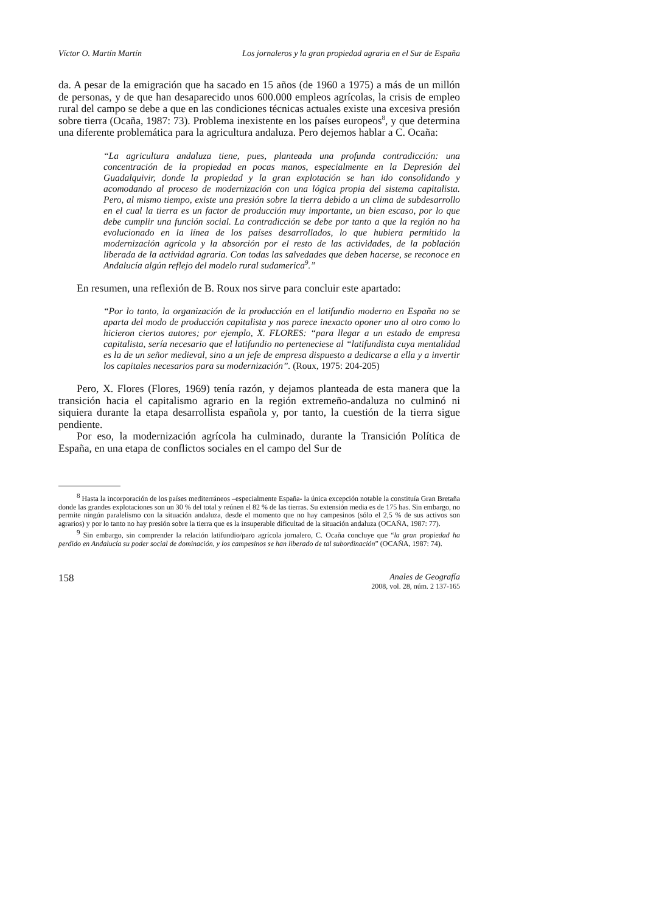Víctor O. Martín Martín Los jornaleros y la gran propiedad agraria en el Sur de España
da. A pesar de la emigración que ha sacado en 15 años (de 1960 a 1975) a más de un millón de personas, y de que han desaparecido unos 600.000 empleos agrícolas, la crisis de empleo rural del campo se debe a que en las condiciones técnicas actuales existe una excesiva presión sobre tierra (Ocaña, 1987: 73). Problema inexistente en los países europeos<sup>8</sup>, y que determina una diferente problemática para la agricultura andaluza. Pero dejemos hablar a C. Ocaña:
“La agricultura andaluza tiene, pues, planteada una profunda contradicción: una concentración de la propiedad en pocas manos, especialmente en la Depresión del Guadalquivir, donde la propiedad y la gran explotación se han ido consolidando y acomodando al proceso de modernización con una lógica propia del sistema capitalista. Pero, al mismo tiempo, existe una presión sobre la tierra debido a un clima de subdesarrollo en el cual la tierra es un factor de producción muy importante, un bien escaso, por lo que debe cumplir una función social. La contradicción se debe por tanto a que la región no ha evolucionado en la línea de los países desarrollados, lo que hubiera permitido la modernización agrícola y la absorción por el resto de las actividades, de la población liberada de la actividad agraria. Con todas las salvedades que deben hacerse, se reconoce en Andalucía algún reflejo del modelo rural sudamerica<sup>9</sup>.”
En resumen, una reflexión de B. Roux nos sirve para concluir este apartado:
“Por lo tanto, la organización de la producción en el latifundio moderno en España no se aparta del modo de producción capitalista y nos parece inexacto oponer uno al otro como lo hicieron ciertos autores; por ejemplo, X. FLORES: “para llegar a un estado de empresa capitalista, sería necesario que el latifundio no perteneciese al “latifundista cuya mentalidad es la de un señor medieval, sino a un jefe de empresa dispuesto a dedicarse a ella y a invertir los capitales necesarios para su modernización”. (Roux, 1975: 204-205)
Pero, X. Flores (Flores, 1969) tenía razón, y dejamos planteada de esta manera que la transición hacia el capitalismo agrario en la región extremeño-andaluza no culminó ni siquiera durante la etapa desarrollista española y, por tanto, la cuestión de la tierra sigue pendiente.
Por eso, la modernización agrícola ha culminado, durante la Transición Política de España, en una etapa de conflictos sociales en el campo del Sur de
<sup>8</sup> Hasta la incorporación de los países mediterráneos –especialmente España- la única excepción notable la constituía Gran Bretaña donde las grandes explotaciones son un 30 % del total y reúnen el 82 % de las tierras. Su extensión media es de 175 has. Sin embargo, no permite ningún paralelismo con la situación andaluza, desde el momento que no hay campesinos (sólo el 2,5 % de sus activos son agrarios) y por lo tanto no hay presión sobre la tierra que es la insuperable dificultad de la situación andaluza (OCAÑA, 1987: 77).
<sup>9</sup> Sin embargo, sin comprender la relación latifundio/paro agrícola jornalero, C. Ocaña concluye que “la gran propiedad ha perdido en Andalucía su poder social de dominación, y los campesinos se han liberado de tal subordinación” (OCAÑA, 1987: 74).
158 Anales de Geografía
2008, vol. 28, núm. 2 137-165